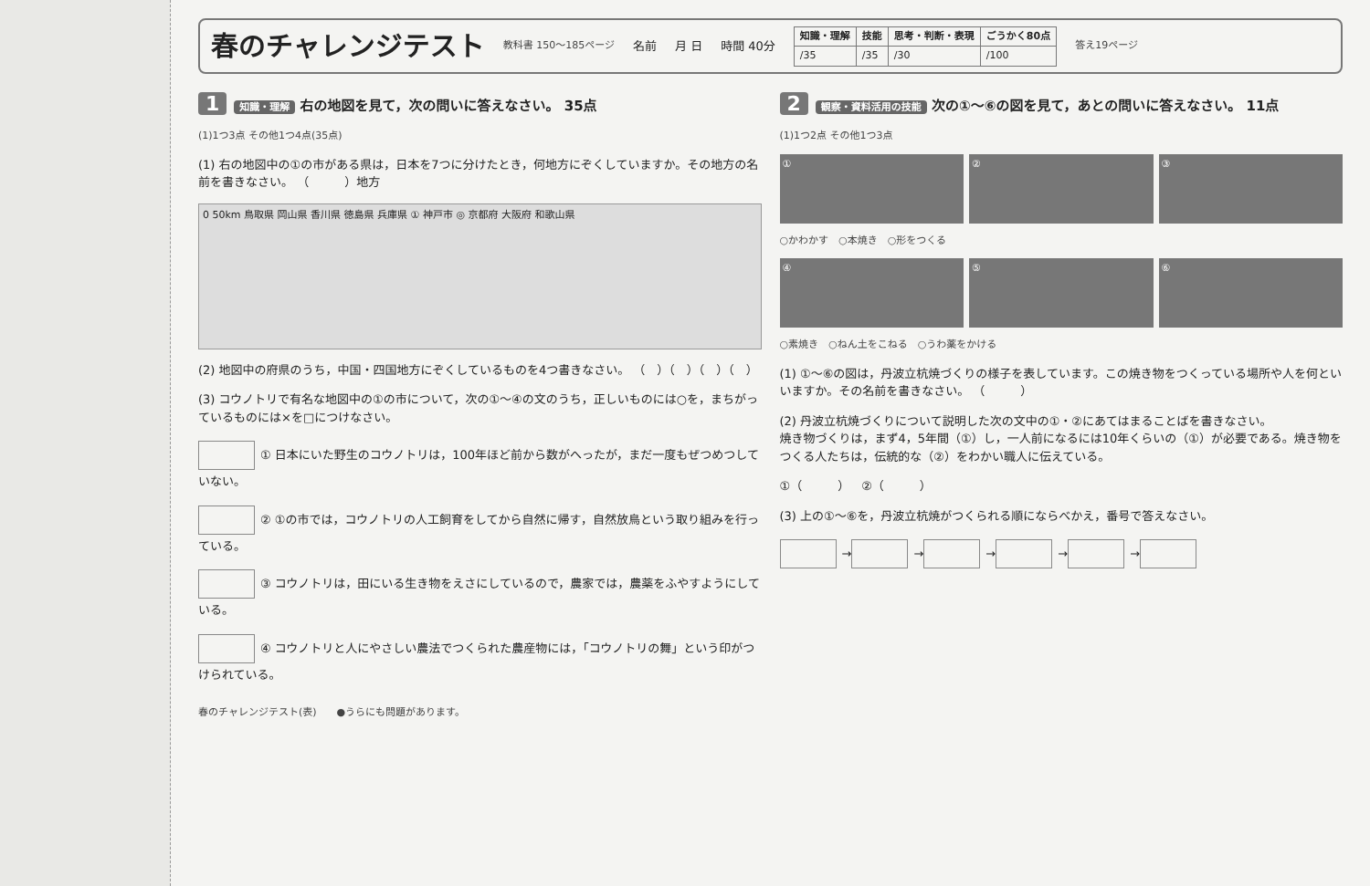春のチャレンジテスト
教科書 150〜185ページ 名前 月 日 時間 40分
| 知識・理解 | 技能 | 思考・判断・表現 | ごうかく80点 |
| --- | --- | --- | --- |
| /35 | /35 | /30 | /100 |
答え19ページ
1 知識・理解 右の地図を見て，次の問いに答えなさい。 35点
(1)1つ3点 その他1つ4点(35点)
(1) 右の地図中の①の市がある県は，日本を7つに分けたとき，何地方にぞくしていますか。その地方の名前を書きなさい。 （　　　）地方
0 50km 鳥取県 岡山県 香川県 徳島県 兵庫県 ① 神戸市 ◎ 京都府 大阪府 和歌山県
(2) 地図中の府県のうち，中国・四国地方にぞくしているものを4つ書きなさい。 （　）（　）（　）（　）
(3) コウノトリで有名な地図中の①の市について，次の①〜④の文のうち，正しいものには○を，まちがっているものには×を□につけなさい。
① 日本にいた野生のコウノトリは，100年ほど前から数がへったが，まだ一度もぜつめつしていない。
② ①の市では，コウノトリの人工飼育をしてから自然に帰す，自然放鳥という取り組みを行っている。
③ コウノトリは，田にいる生き物をえさにしているので，農家では，農薬をふやすようにしている。
④ コウノトリと人にやさしい農法でつくられた農産物には，「コウノトリの舞」という印がつけられている。
2 観察・資料活用の技能 次の①〜⑥の図を見て，あとの問いに答えなさい。 11点
(1)1つ2点 その他1つ3点
①
②
③
○かわかす　○本焼き　○形をつくる
④
⑤
⑥
○素焼き　○ねん土をこねる　○うわ薬をかける
(1) ①〜⑥の図は，丹波立杭焼づくりの様子を表しています。この焼き物をつくっている場所や人を何といいますか。その名前を書きなさい。 （　　　）
(2) 丹波立杭焼づくりについて説明した次の文中の①・②にあてはまることばを書きなさい。
焼き物づくりは，まず4，5年間（①）し，一人前になるには10年くらいの（①）が必要である。焼き物をつくる人たちは，伝統的な（②）をわかい職人に伝えている。
①（　　　）　②（　　　）
(3) 上の①〜⑥を，丹波立杭焼がつくられる順にならべかえ，番号で答えなさい。
→ → → → →
春のチャレンジテスト(表)　　●うらにも問題があります。